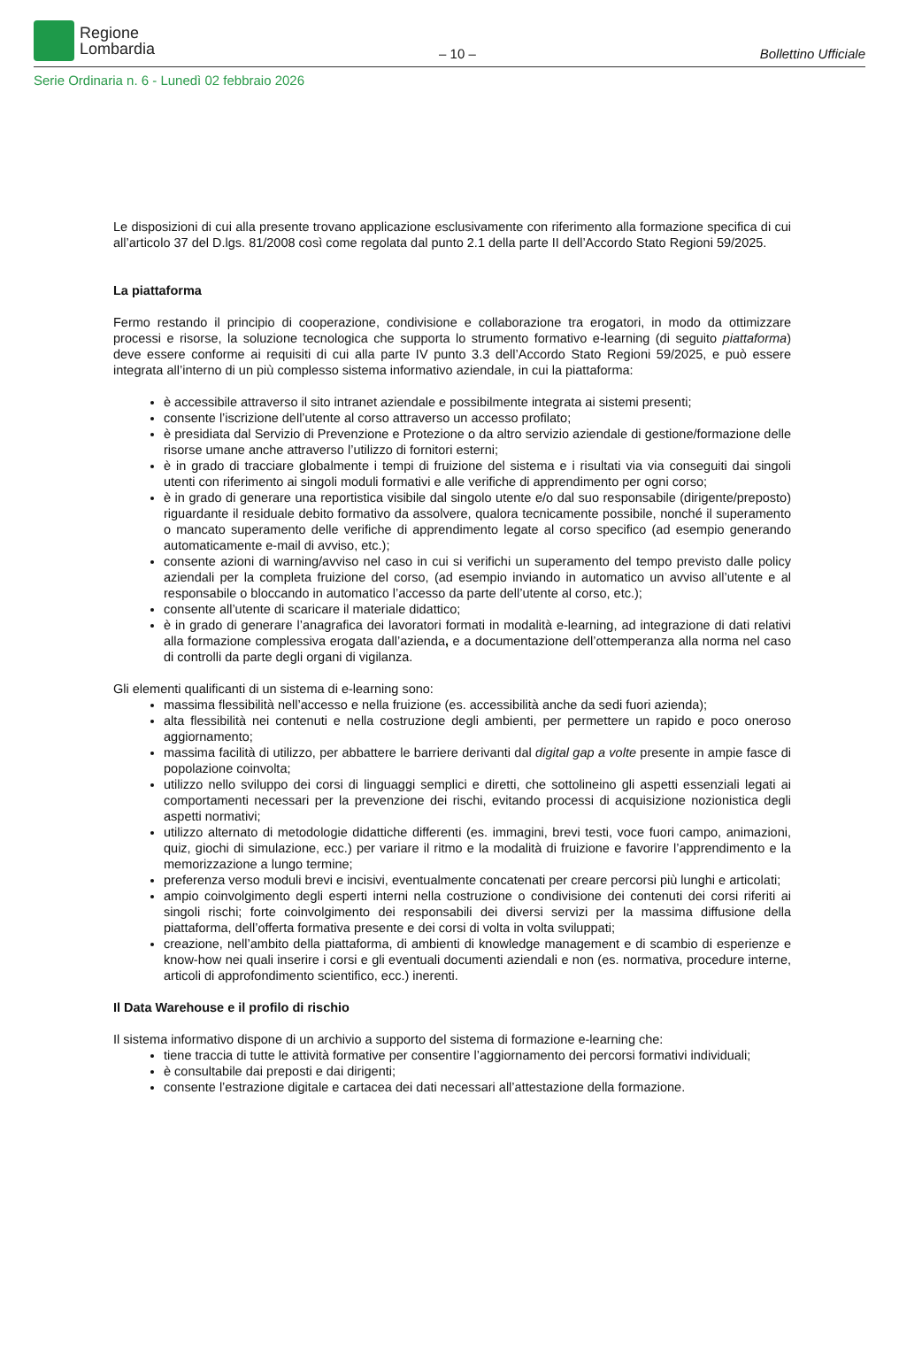Regione
Lombardia
– 10 –
Bollettino Ufficiale
Serie Ordinaria n. 6 - Lunedì 02 febbraio 2026
Le disposizioni di cui alla presente trovano applicazione esclusivamente con riferimento alla formazione specifica di cui all’articolo 37 del D.lgs. 81/2008 così come regolata dal punto 2.1 della parte II dell’Accordo Stato Regioni 59/2025.
La piattaforma
Fermo restando il principio di cooperazione, condivisione e collaborazione tra erogatori, in modo da ottimizzare processi e risorse, la soluzione tecnologica che supporta lo strumento formativo e-learning (di seguito piattaforma) deve essere conforme ai requisiti di cui alla parte IV punto 3.3 dell’Accordo Stato Regioni 59/2025, e può essere integrata all’interno di un più complesso sistema informativo aziendale, in cui la piattaforma:
è accessibile attraverso il sito intranet aziendale e possibilmente integrata ai sistemi presenti;
consente l’iscrizione dell’utente al corso attraverso un accesso profilato;
è presidiata dal Servizio di Prevenzione e Protezione o da altro servizio aziendale di gestione/formazione delle risorse umane anche attraverso l’utilizzo di fornitori esterni;
è in grado di tracciare globalmente i tempi di fruizione del sistema e i risultati via via conseguiti dai singoli utenti con riferimento ai singoli moduli formativi e alle verifiche di apprendimento per ogni corso;
è in grado di generare una reportistica visibile dal singolo utente e/o dal suo responsabile (dirigente/preposto) riguardante il residuale debito formativo da assolvere, qualora tecnicamente possibile, nonché il superamento o mancato superamento delle verifiche di apprendimento legate al corso specifico (ad esempio generando automaticamente e-mail di avviso, etc.);
consente azioni di warning/avviso nel caso in cui si verifichi un superamento del tempo previsto dalle policy aziendali per la completa fruizione del corso, (ad esempio inviando in automatico un avviso all’utente e al responsabile o bloccando in automatico l’accesso da parte dell’utente al corso, etc.);
consente all’utente di scaricare il materiale didattico;
è in grado di generare l’anagrafica dei lavoratori formati in modalità e-learning, ad integrazione di dati relativi alla formazione complessiva erogata dall’azienda, e a documentazione dell’ottemperanza alla norma nel caso di controlli da parte degli organi di vigilanza.
Gli elementi qualificanti di un sistema di e-learning sono:
massima flessibilità nell’accesso e nella fruizione (es. accessibilità anche da sedi fuori azienda);
alta flessibilità nei contenuti e nella costruzione degli ambienti, per permettere un rapido e poco oneroso aggiornamento;
massima facilità di utilizzo, per abbattere le barriere derivanti dal digital gap a volte presente in ampie fasce di popolazione coinvolta;
utilizzo nello sviluppo dei corsi di linguaggi semplici e diretti, che sottolineino gli aspetti essenziali legati ai comportamenti necessari per la prevenzione dei rischi, evitando processi di acquisizione nozionistica degli aspetti normativi;
utilizzo alternato di metodologie didattiche differenti (es. immagini, brevi testi, voce fuori campo, animazioni, quiz, giochi di simulazione, ecc.) per variare il ritmo e la modalità di fruizione e favorire l’apprendimento e la memorizzazione a lungo termine;
preferenza verso moduli brevi e incisivi, eventualmente concatenati per creare percorsi più lunghi e articolati;
ampio coinvolgimento degli esperti interni nella costruzione o condivisione dei contenuti dei corsi riferiti ai singoli rischi; forte coinvolgimento dei responsabili dei diversi servizi per la massima diffusione della piattaforma, dell’offerta formativa presente e dei corsi di volta in volta sviluppati;
creazione, nell’ambito della piattaforma, di ambienti di knowledge management e di scambio di esperienze e know-how nei quali inserire i corsi e gli eventuali documenti aziendali e non (es. normativa, procedure interne, articoli di approfondimento scientifico, ecc.) inerenti.
Il Data Warehouse e il profilo di rischio
Il sistema informativo dispone di un archivio a supporto del sistema di formazione e-learning che:
tiene traccia di tutte le attività formative per consentire l’aggiornamento dei percorsi formativi individuali;
è consultabile dai preposti e dai dirigenti;
consente l’estrazione digitale e cartacea dei dati necessari all’attestazione della formazione.